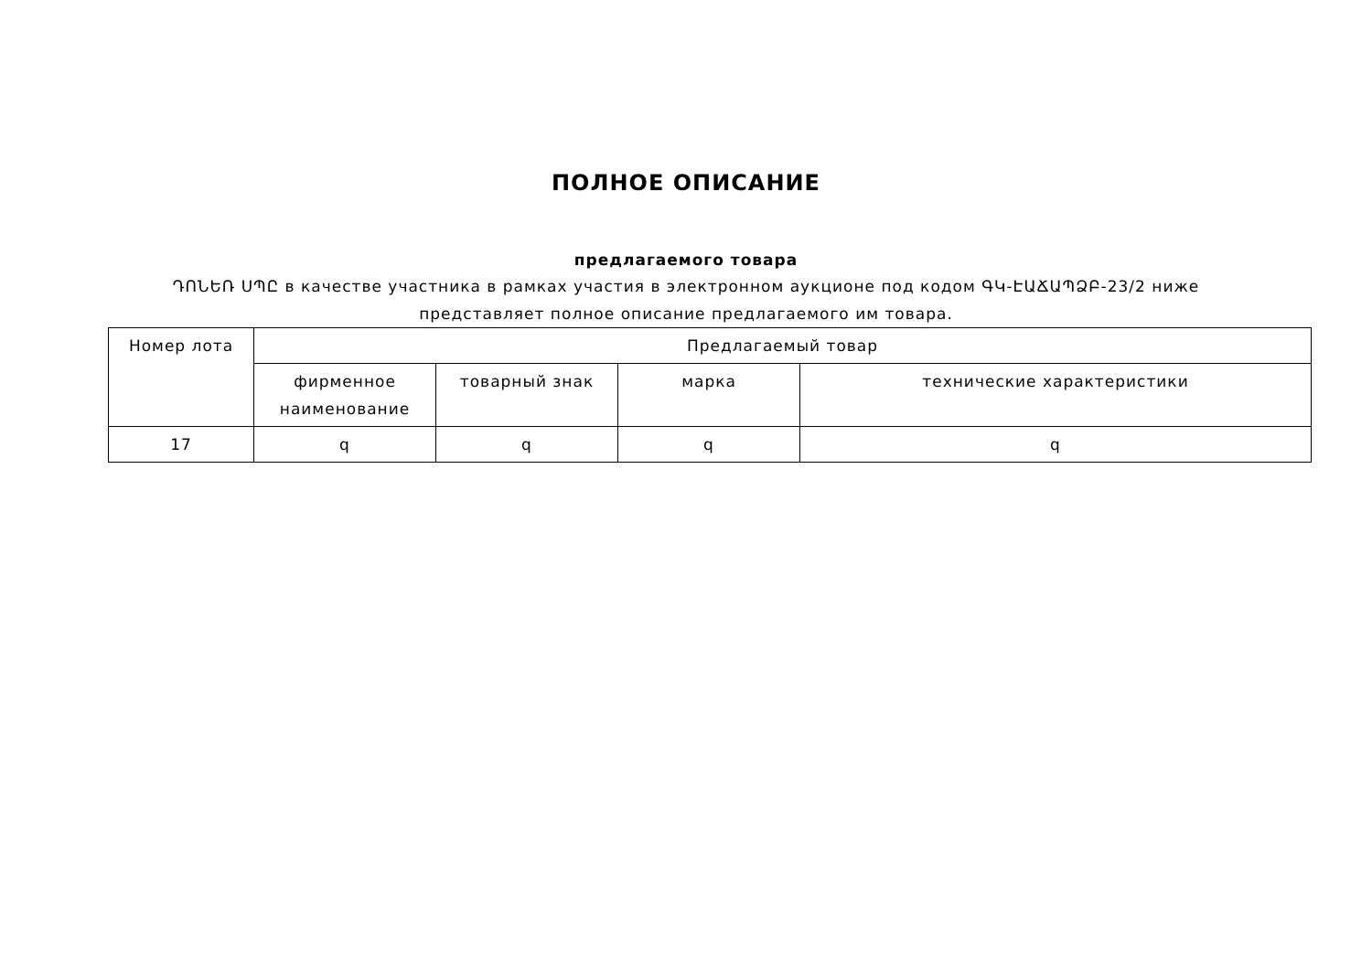ПОЛНОЕ ОПИСАНИЕ
предлагаемого товара
ԴՈՆԵՌ ՍՊԸ в качестве участника в рамках участия в электронном аукционе под кодом ԳԿ-ԷԱՃԱՊՁԲ-23/2 ниже представляет полное описание предлагаемого им товара.
| Номер лота | Предлагаемый товар | | | |
| --- | --- | --- | --- | --- |
| | фирменное наименование | товарный знак | марка | технические характеристики |
| 17 | q | q | q | q |